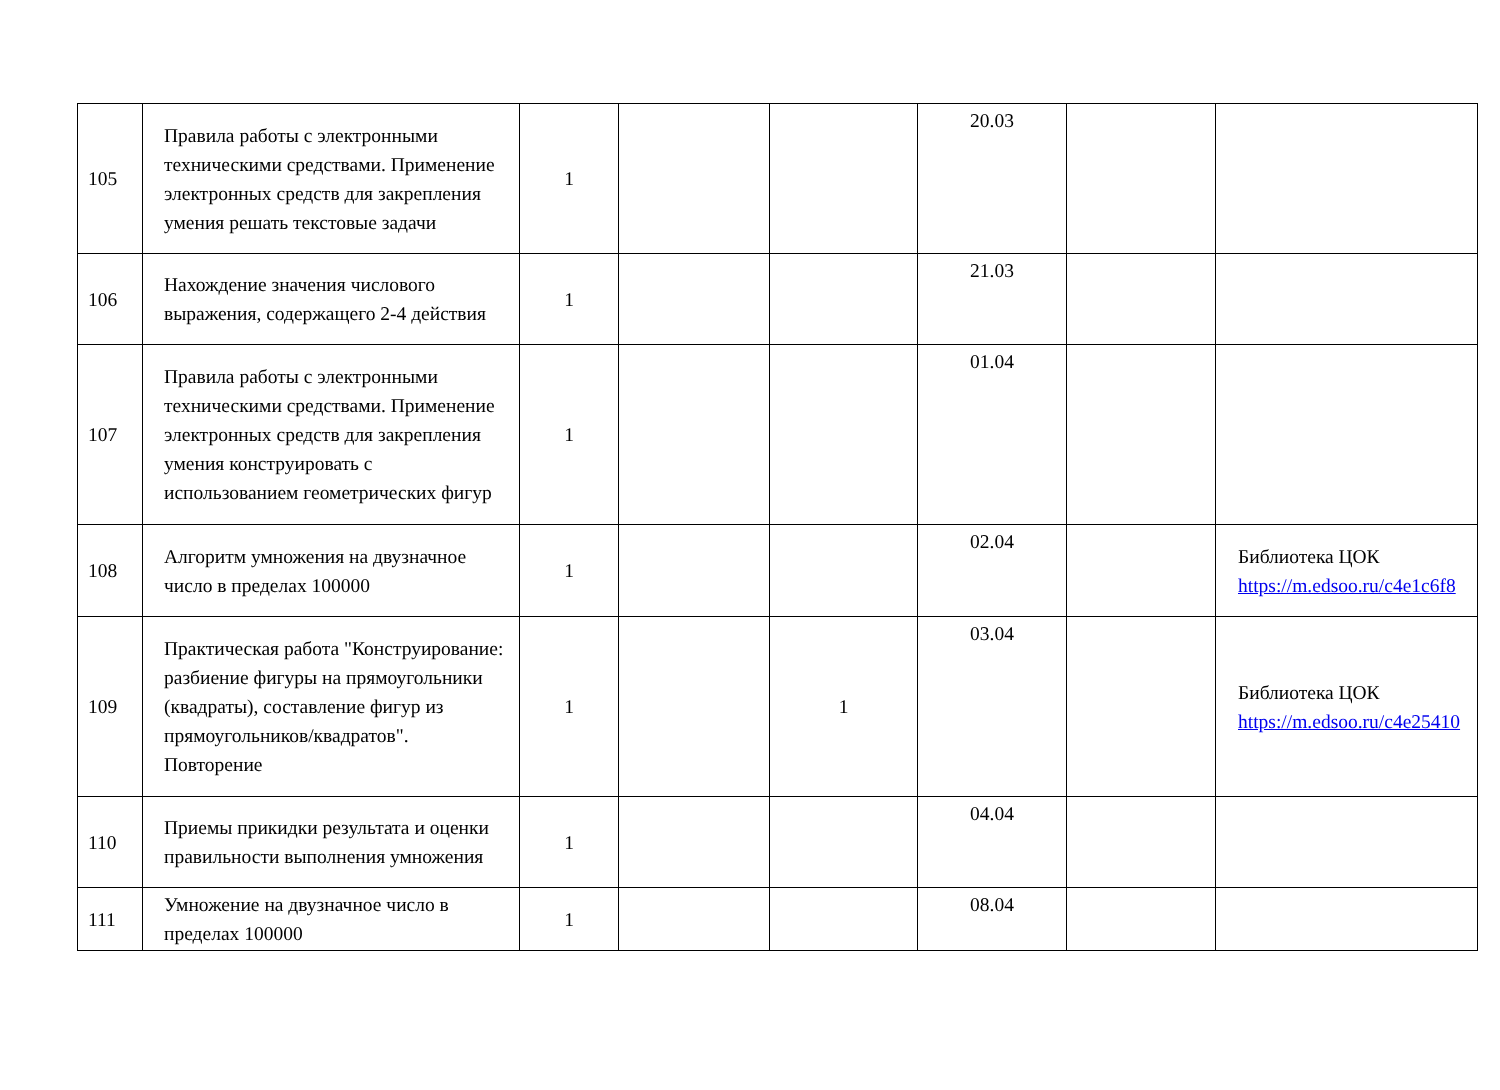| 105 | Правила работы с электронными техническими средствами. Применение электронных средств для закрепления умения решать текстовые задачи | 1 | | | 20.03 | | |
| 106 | Нахождение значения числового выражения, содержащего 2-4 действия | 1 | | | 21.03 | | |
| 107 | Правила работы с электронными техническими средствами. Применение электронных средств для закрепления умения конструировать с использованием геометрических фигур | 1 | | | 01.04 | | |
| 108 | Алгоритм умножения на двузначное число в пределах 100000 | 1 | | | 02.04 | | Библиотека ЦОК https://m.edsoo.ru/c4e1c6f8 |
| 109 | Практическая работа "Конструирование: разбиение фигуры на прямоугольники (квадраты), составление фигур из прямоугольников/квадратов". Повторение | 1 | | 1 | 03.04 | | Библиотека ЦОК https://m.edsoo.ru/c4e25410 |
| 110 | Приемы прикидки результата и оценки правильности выполнения умножения | 1 | | | 04.04 | | |
| 111 | Умножение на двузначное число в пределах 100000 | 1 | | | 08.04 | | |